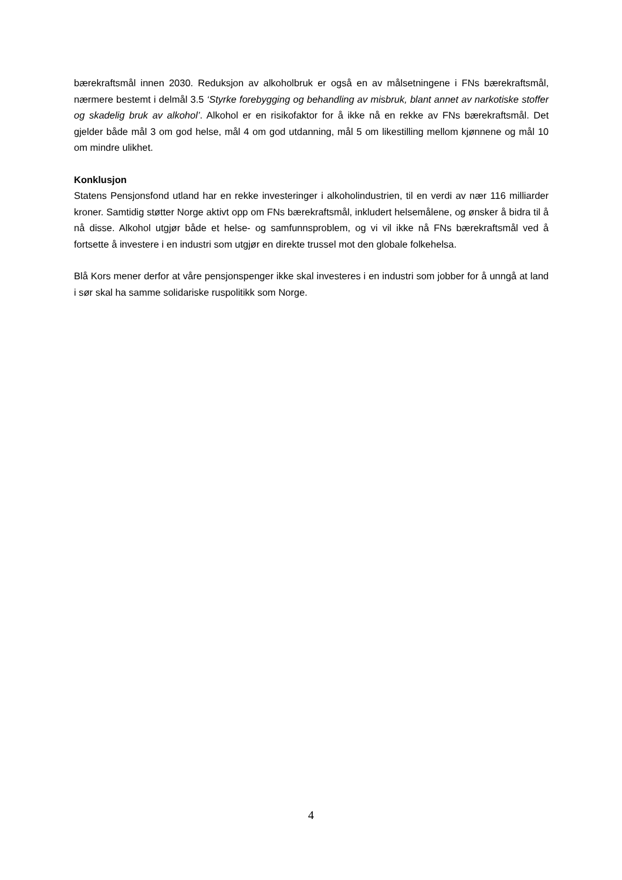bærekraftsmål innen 2030. Reduksjon av alkoholbruk er også en av målsetningene i FNs bærekraftsmål, nærmere bestemt i delmål 3.5 ‘Styrke forebygging og behandling av misbruk, blant annet av narkotiske stoffer og skadelig bruk av alkohol’. Alkohol er en risikofaktor for å ikke nå en rekke av FNs bærekraftsmål. Det gjelder både mål 3 om god helse, mål 4 om god utdanning, mål 5 om likestilling mellom kjønnene og mål 10 om mindre ulikhet.
Konklusjon
Statens Pensjonsfond utland har en rekke investeringer i alkoholindustrien, til en verdi av nær 116 milliarder kroner. Samtidig støtter Norge aktivt opp om FNs bærekraftsmål, inkludert helsemålene, og ønsker å bidra til å nå disse. Alkohol utgjør både et helse- og samfunnsproblem, og vi vil ikke nå FNs bærekraftsmål ved å fortsette å investere i en industri som utgjør en direkte trussel mot den globale folkehelsa.
Blå Kors mener derfor at våre pensjonspenger ikke skal investeres i en industri som jobber for å unngå at land i sør skal ha samme solidariske ruspolitikk som Norge.
4